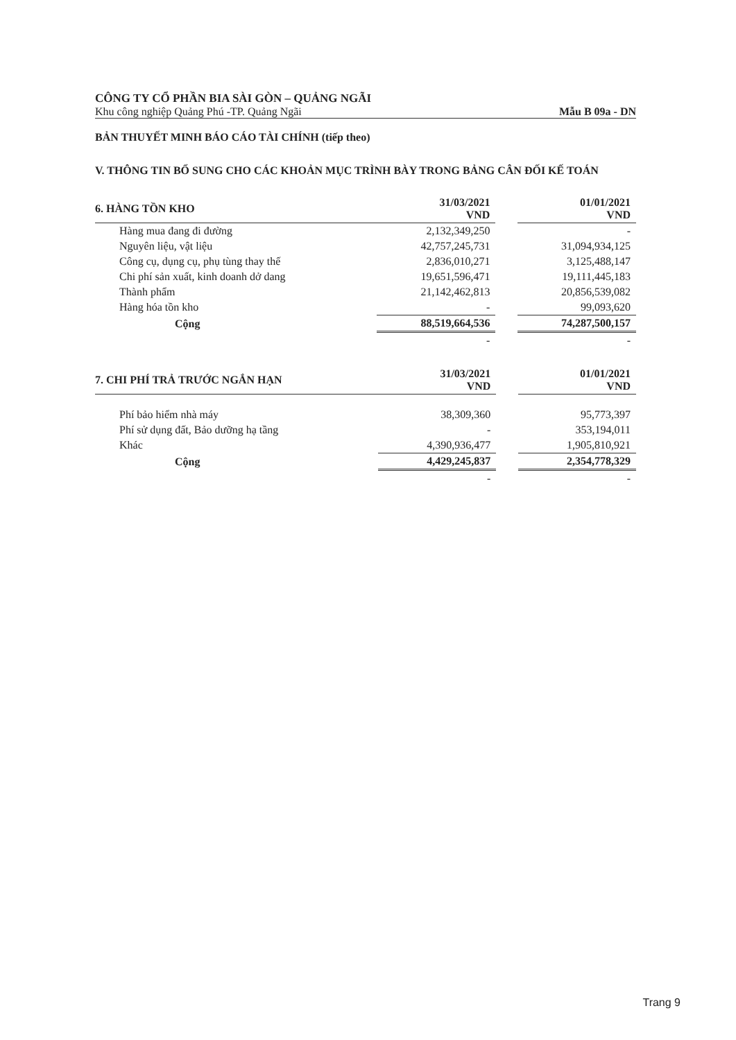CÔNG TY CỔ PHẦN BIA SÀI GÒN – QUẢNG NGÃI
Khu công nghiệp Quảng Phú -TP. Quảng Ngãi Mẫu B 09a - DN
BẢN THUYẾT MINH BÁO CÁO TÀI CHÍNH (tiếp theo)
V. THÔNG TIN BỔ SUNG CHO CÁC KHOẢN MỤC TRÌNH BÀY TRONG BẢNG CÂN ĐỐI KẾ TOÁN
| 6. HÀNG TỒN KHO | 31/03/2021 VND | | 01/01/2021 VND |
| Hàng mua đang đi đường | 2,132,349,250 | | - |
| Nguyên liệu, vật liệu | 42,757,245,731 | | 31,094,934,125 |
| Công cụ, dụng cụ, phụ tùng thay thế | 2,836,010,271 | | 3,125,488,147 |
| Chi phí sản xuất, kinh doanh dở dang | 19,651,596,471 | | 19,111,445,183 |
| Thành phẩm | 21,142,462,813 | | 20,856,539,082 |
| Hàng hóa tồn kho | - | | 99,093,620 |
| Cộng | 88,519,664,536 | | 74,287,500,157 |
| | - | | - |
| 7. CHI PHÍ TRẢ TRƯỚC NGẮN HẠN | 31/03/2021 VND | | 01/01/2021 VND |
| Phí bảo hiểm nhà máy | 38,309,360 | | 95,773,397 |
| Phí sử dụng đất, Bảo dưỡng hạ tầng | - | | 353,194,011 |
| Khác | 4,390,936,477 | | 1,905,810,921 |
| Cộng | 4,429,245,837 | | 2,354,778,329 |
| | - | | - |
Trang 9